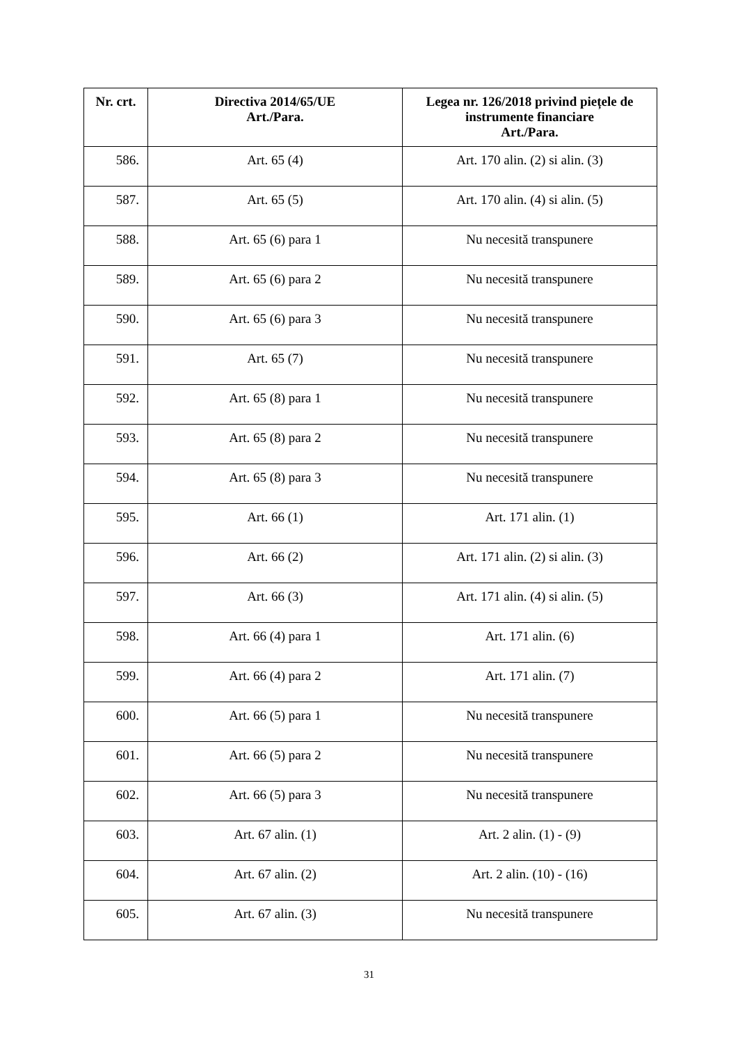| Nr. crt. | Directiva 2014/65/UE Art./Para. | Legea nr. 126/2018 privind piețele de instrumente financiare Art./Para. |
| --- | --- | --- |
| 586. | Art. 65 (4) | Art. 170 alin. (2) si alin. (3) |
| 587. | Art. 65 (5) | Art. 170 alin. (4) si alin. (5) |
| 588. | Art. 65 (6) para 1 | Nu necesită transpunere |
| 589. | Art. 65 (6) para 2 | Nu necesită transpunere |
| 590. | Art. 65 (6) para 3 | Nu necesită transpunere |
| 591. | Art. 65 (7) | Nu necesită transpunere |
| 592. | Art. 65 (8) para 1 | Nu necesită transpunere |
| 593. | Art. 65 (8) para 2 | Nu necesită transpunere |
| 594. | Art. 65 (8) para 3 | Nu necesită transpunere |
| 595. | Art. 66 (1) | Art. 171 alin. (1) |
| 596. | Art. 66 (2) | Art. 171 alin. (2) si alin. (3) |
| 597. | Art. 66 (3) | Art. 171 alin. (4) si alin. (5) |
| 598. | Art. 66 (4) para 1 | Art. 171 alin. (6) |
| 599. | Art. 66 (4) para 2 | Art. 171 alin. (7) |
| 600. | Art. 66 (5) para 1 | Nu necesită transpunere |
| 601. | Art. 66 (5) para 2 | Nu necesită transpunere |
| 602. | Art. 66 (5) para 3 | Nu necesită transpunere |
| 603. | Art. 67 alin. (1) | Art. 2 alin. (1) - (9) |
| 604. | Art. 67 alin. (2) | Art. 2 alin. (10) - (16) |
| 605. | Art. 67 alin. (3) | Nu necesită transpunere |
31